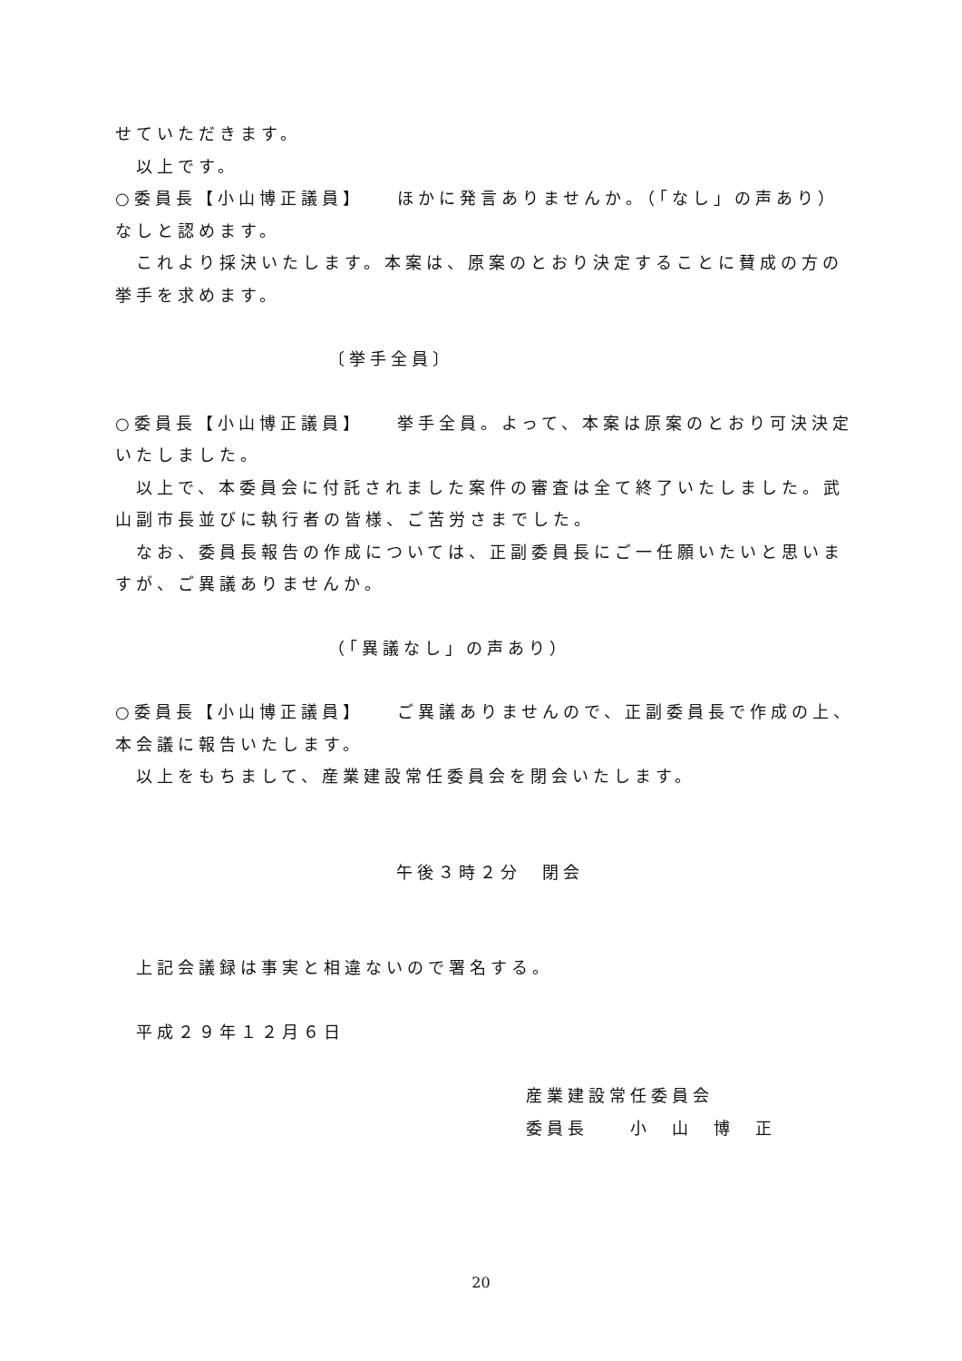せていただきます。
以上です。
○委員長【小山博正議員】　　ほかに発言ありませんか。（「なし」の声あり）なしと認めます。
これより採決いたします。本案は、原案のとおり決定することに賛成の方の挙手を求めます。
〔挙手全員〕
○委員長【小山博正議員】　　挙手全員。よって、本案は原案のとおり可決決定いたしました。
以上で、本委員会に付託されました案件の審査は全て終了いたしました。武山副市長並びに執行者の皆様、ご苦労さまでした。
なお、委員長報告の作成については、正副委員長にご一任願いたいと思いますが、ご異議ありませんか。
（「異議なし」の声あり）
○委員長【小山博正議員】　　ご異議ありませんので、正副委員長で作成の上、本会議に報告いたします。
以上をもちまして、産業建設常任委員会を閉会いたします。
午後３時２分　閉会
上記会議録は事実と相違ないので署名する。
平成２９年１２月６日
産業建設常任委員会
委員長　　小　山　博　正
20